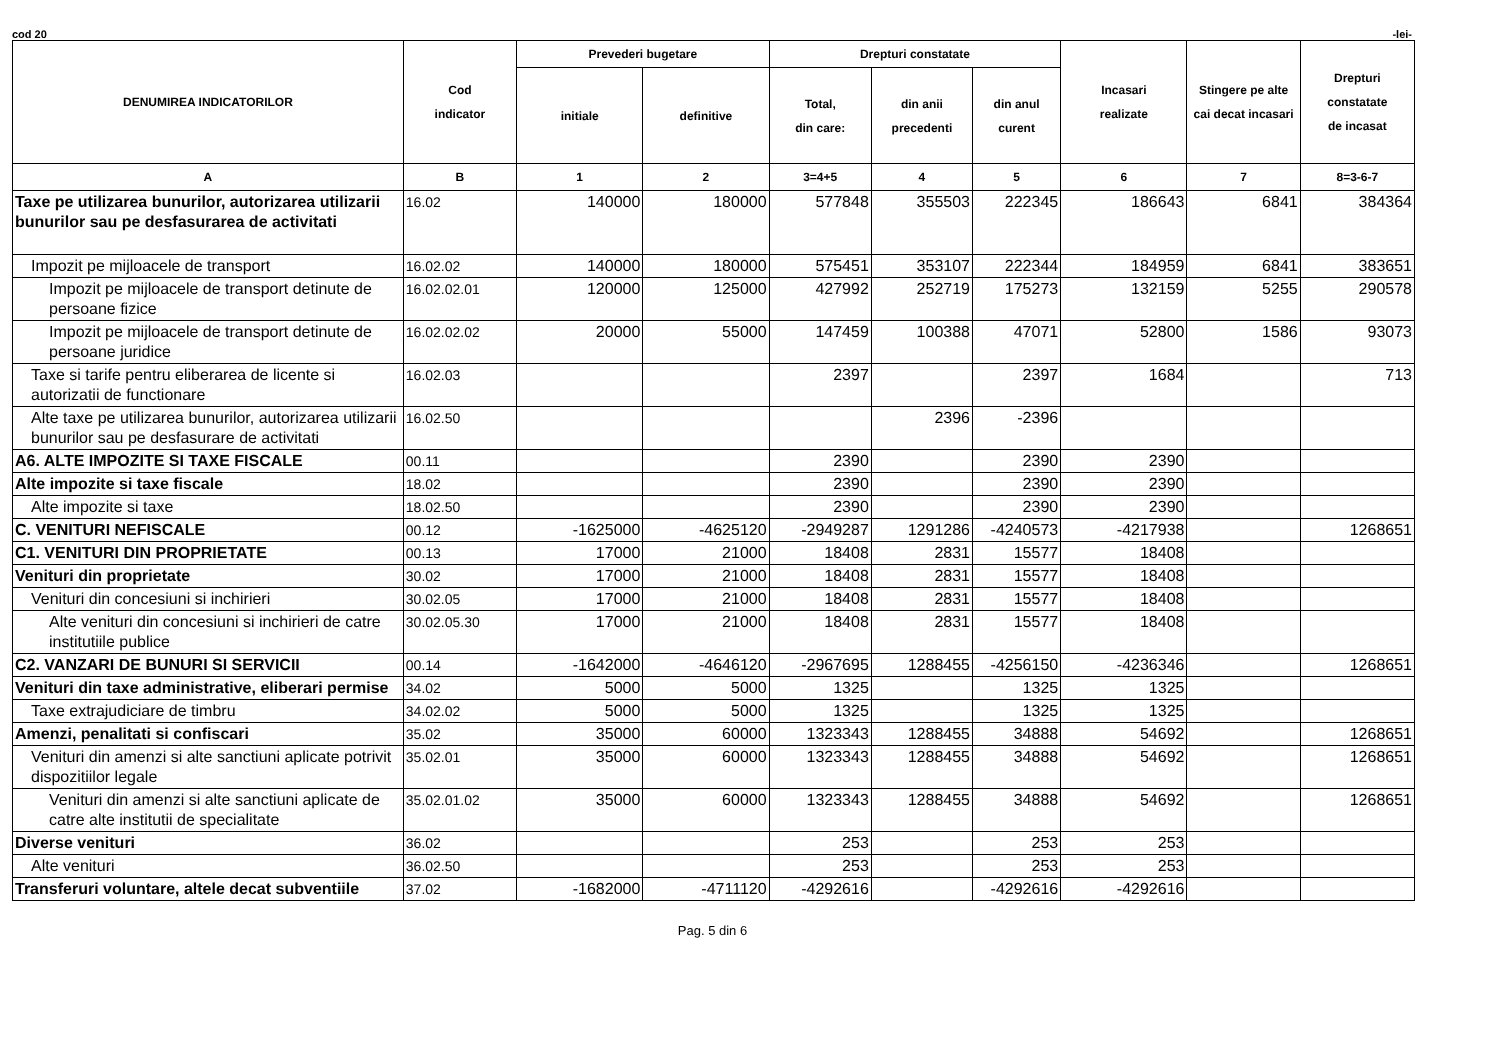cod 20 -lei-
| DENUMIREA INDICATORILOR | Cod indicator | Prevederi bugetare | | Drepturi constatate | | | Incasari realizate | Stingere pe alte cai decat incasari | Drepturi constatate de incasat |
| --- | --- | --- | --- | --- | --- | --- | --- | --- | --- |
| | | initiale | definitive | Total, din care: | din anii precedenti | din anul curent | | | |
| A | B | 1 | 2 | 3=4+5 | 4 | 5 | 6 | 7 | 8=3-6-7 |
| Taxe pe utilizarea bunurilor, autorizarea utilizarii bunurilor sau pe desfasurarea de activitati | 16.02 | 140000 | 180000 | 577848 | 355503 | 222345 | 186643 | 6841 | 384364 |
| Impozit pe mijloacele de transport | 16.02.02 | 140000 | 180000 | 575451 | 353107 | 222344 | 184959 | 6841 | 383651 |
| Impozit pe mijloacele de transport detinute de persoane fizice | 16.02.02.01 | 120000 | 125000 | 427992 | 252719 | 175273 | 132159 | 5255 | 290578 |
| Impozit pe mijloacele de transport detinute de persoane juridice | 16.02.02.02 | 20000 | 55000 | 147459 | 100388 | 47071 | 52800 | 1586 | 93073 |
| Taxe si tarife pentru eliberarea de licente si autorizatii de functionare | 16.02.03 | | | 2397 | | 2397 | 1684 | | 713 |
| Alte taxe pe utilizarea bunurilor, autorizarea utilizarii bunurilor sau pe desfasurare de activitati | 16.02.50 | | | | 2396 | -2396 | | | |
| A6. ALTE IMPOZITE SI TAXE FISCALE | 00.11 | | | 2390 | | 2390 | 2390 | | |
| Alte impozite si taxe fiscale | 18.02 | | | 2390 | | 2390 | 2390 | | |
| Alte impozite si taxe | 18.02.50 | | | 2390 | | 2390 | 2390 | | |
| C. VENITURI NEFISCALE | 00.12 | -1625000 | -4625120 | -2949287 | 1291286 | -4240573 | -4217938 | | 1268651 |
| C1. VENITURI DIN PROPRIETATE | 00.13 | 17000 | 21000 | 18408 | 2831 | 15577 | 18408 | | |
| Venituri din proprietate | 30.02 | 17000 | 21000 | 18408 | 2831 | 15577 | 18408 | | |
| Venituri din concesiuni si inchirieri | 30.02.05 | 17000 | 21000 | 18408 | 2831 | 15577 | 18408 | | |
| Alte venituri din concesiuni si inchirieri de catre institutiile publice | 30.02.05.30 | 17000 | 21000 | 18408 | 2831 | 15577 | 18408 | | |
| C2. VANZARI DE BUNURI SI SERVICII | 00.14 | -1642000 | -4646120 | -2967695 | 1288455 | -4256150 | -4236346 | | 1268651 |
| Venituri din taxe administrative, eliberari permise | 34.02 | 5000 | 5000 | 1325 | | 1325 | 1325 | | |
| Taxe extrajudiciare de timbru | 34.02.02 | 5000 | 5000 | 1325 | | 1325 | 1325 | | |
| Amenzi, penalitati si confiscari | 35.02 | 35000 | 60000 | 1323343 | 1288455 | 34888 | 54692 | | 1268651 |
| Venituri din amenzi si alte sanctiuni aplicate potrivit dispozitiilor legale | 35.02.01 | 35000 | 60000 | 1323343 | 1288455 | 34888 | 54692 | | 1268651 |
| Venituri din amenzi si alte sanctiuni aplicate de catre alte institutii de specialitate | 35.02.01.02 | 35000 | 60000 | 1323343 | 1288455 | 34888 | 54692 | | 1268651 |
| Diverse venituri | 36.02 | | | 253 | | 253 | 253 | | |
| Alte venituri | 36.02.50 | | | 253 | | 253 | 253 | | |
| Transferuri voluntare, altele decat subventiile | 37.02 | -1682000 | -4711120 | -4292616 | | -4292616 | -4292616 | | |
Pag. 5 din 6